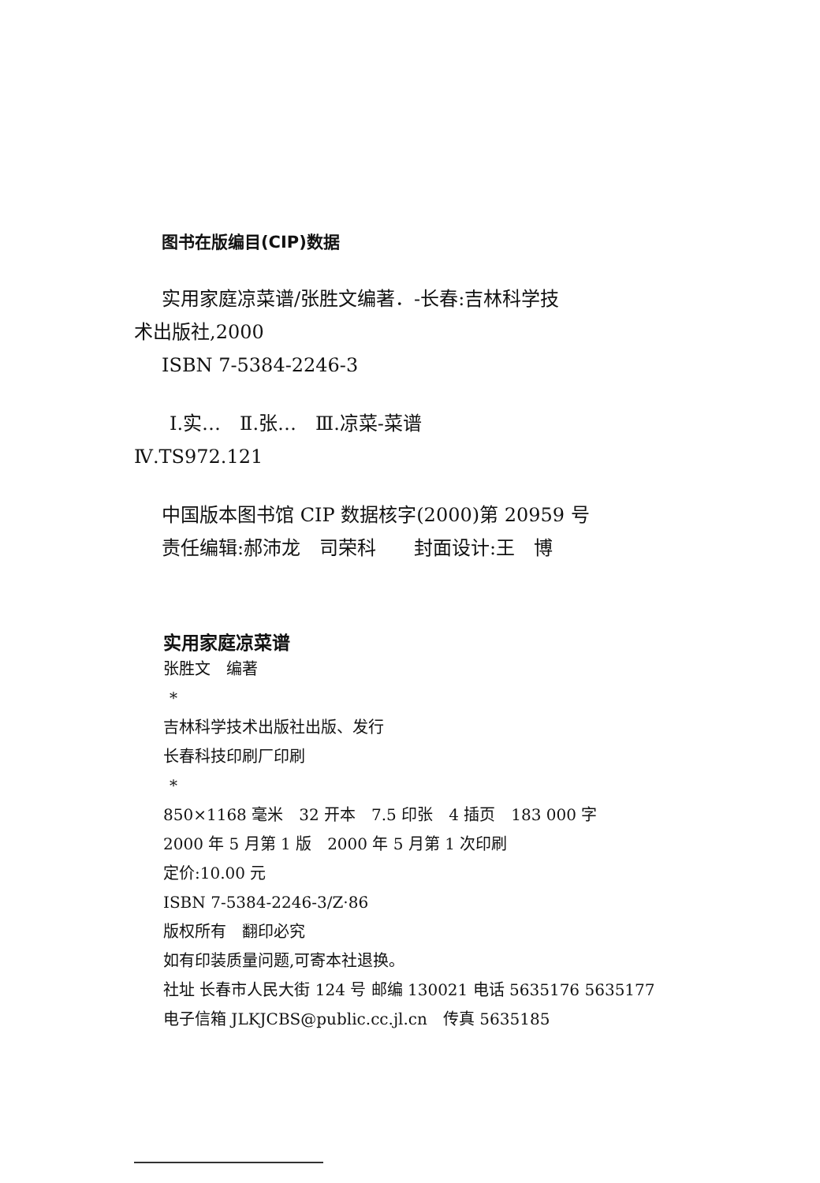图书在版编目(CIP)数据
实用家庭凉菜谱/张胜文编著．-长春:吉林科学技
术出版社,2000
ISBN 7-5384-2246-3
Ⅰ.实…　Ⅱ.张…　Ⅲ.凉菜-菜谱
Ⅳ.TS972.121
中国版本图书馆 CIP 数据核字(2000)第 20959 号
责任编辑:郝沛龙　司荣科　　封面设计:王　博
实用家庭凉菜谱
张胜文　编著
*
吉林科学技术出版社出版、发行
长春科技印刷厂印刷
*
850×1168 毫米　32 开本　7.5 印张　4 插页　183 000 字
2000 年 5 月第 1 版　2000 年 5 月第 1 次印刷
定价:10.00 元
ISBN 7-5384-2246-3/Z·86
版权所有　翻印必究
如有印装质量问题,可寄本社退换。
社址 长春市人民大街 124 号 邮编 130021 电话 5635176 5635177
电子信箱 JLKJCBS@public.cc.jl.cn　传真 5635185